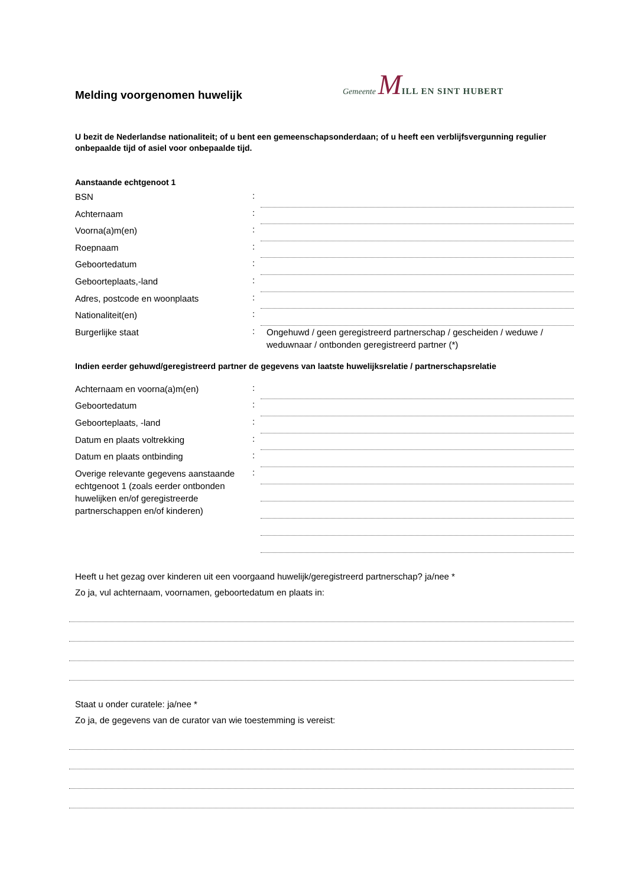Gemeente MILL EN SINT HUBERT
Melding voorgenomen huwelijk
U bezit de Nederlandse nationaliteit; of u bent een gemeenschapsonderdaan; of u heeft een verblijfsvergunning regulier onbepaalde tijd of asiel voor onbepaalde tijd.
Aanstaande echtgenoot 1
BSN
:
Achternaam
:
Voorna(a)m(en)
:
Roepnaam
:
Geboortedatum
:
Geboorteplaats,-land
:
Adres, postcode en woonplaats
:
Nationaliteit(en)
:
Burgerlijke staat
:
Ongehuwd / geen geregistreerd partnerschap / gescheiden / weduwe / weduwnaar / ontbonden geregistreerd partner (*)
Indien eerder gehuwd/geregistreerd partner de gegevens van laatste huwelijksrelatie / partnerschapsrelatie
Achternaam en voorna(a)m(en)
:
Geboortedatum
:
Geboorteplaats, -land
:
Datum en plaats voltrekking
:
Datum en plaats ontbinding
:
Overige relevante gegevens aanstaande echtgenoot 1 (zoals eerder ontbonden huwelijken en/of geregistreerde partnerschappen en/of kinderen)
:
Heeft u het gezag over kinderen uit een voorgaand huwelijk/geregistreerd partnerschap? ja/nee *
Zo ja, vul achternaam, voornamen, geboortedatum en plaats in:
Staat u onder curatele: ja/nee *
Zo ja, de gegevens van de curator van wie toestemming is vereist: